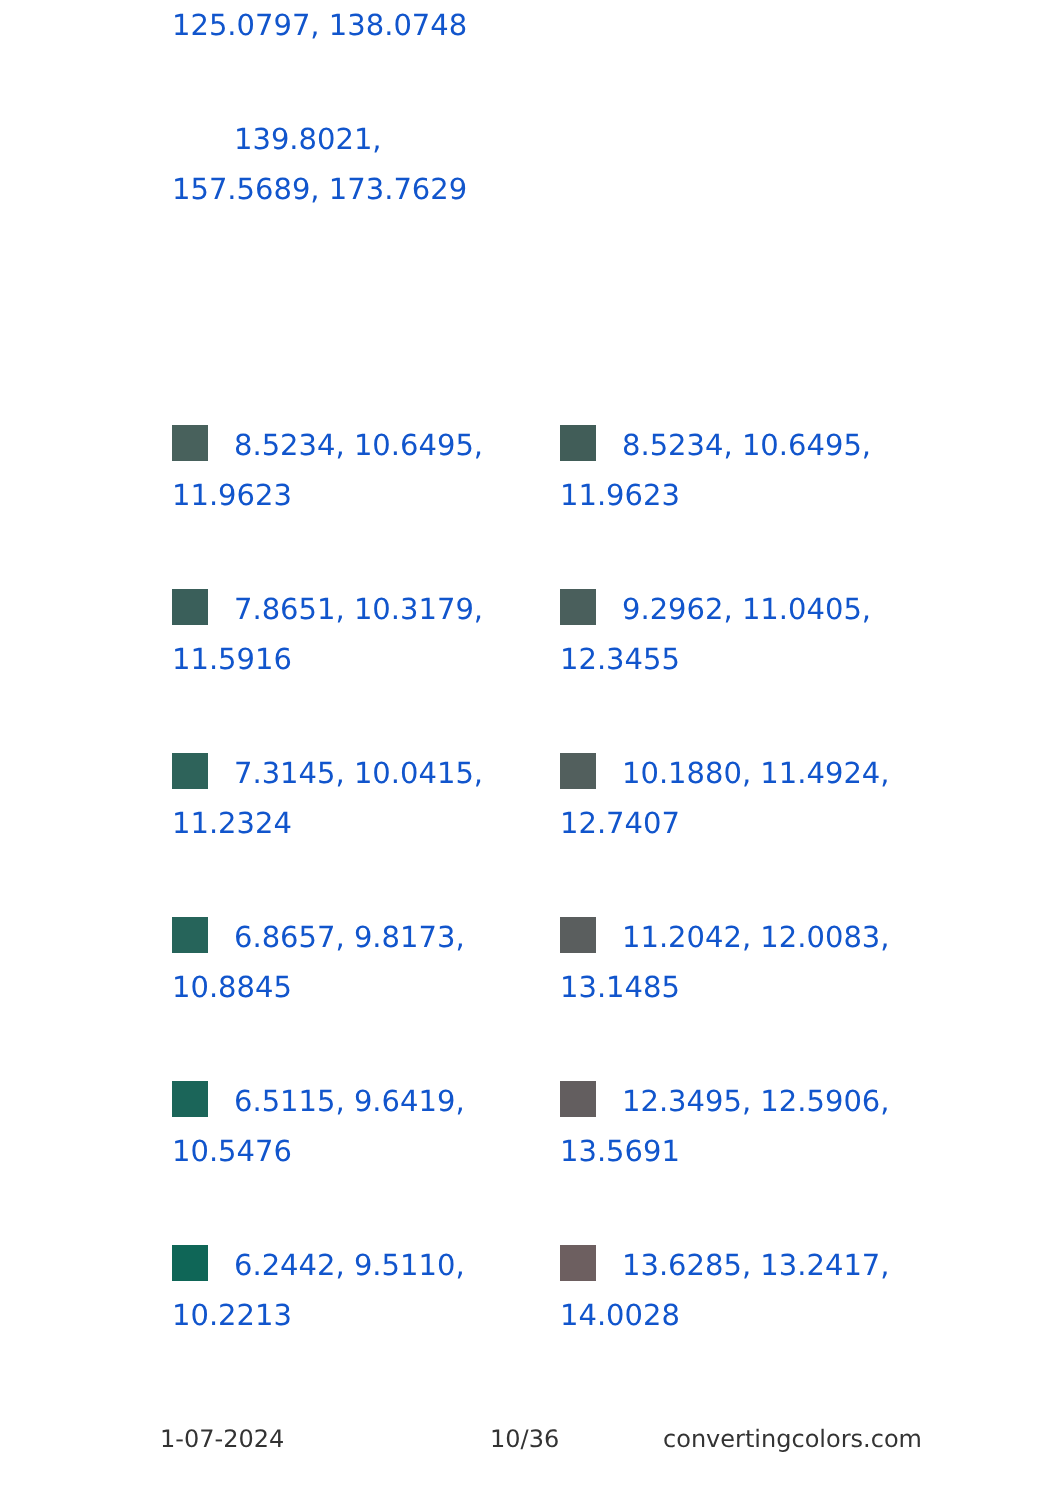125.0797, 138.0748
139.8021,
157.5689, 173.7629
8.5234, 10.6495, 11.9623
8.5234, 10.6495, 11.9623
7.8651, 10.3179, 11.5916
9.2962, 11.0405, 12.3455
7.3145, 10.0415, 11.2324
10.1880, 11.4924, 12.7407
6.8657, 9.8173, 10.8845
11.2042, 12.0083, 13.1485
6.5115, 9.6419, 10.5476
12.3495, 12.5906, 13.5691
6.2442, 9.5110, 10.2213
13.6285, 13.2417, 14.0028
1-07-2024 10/36 convertingcolors.com